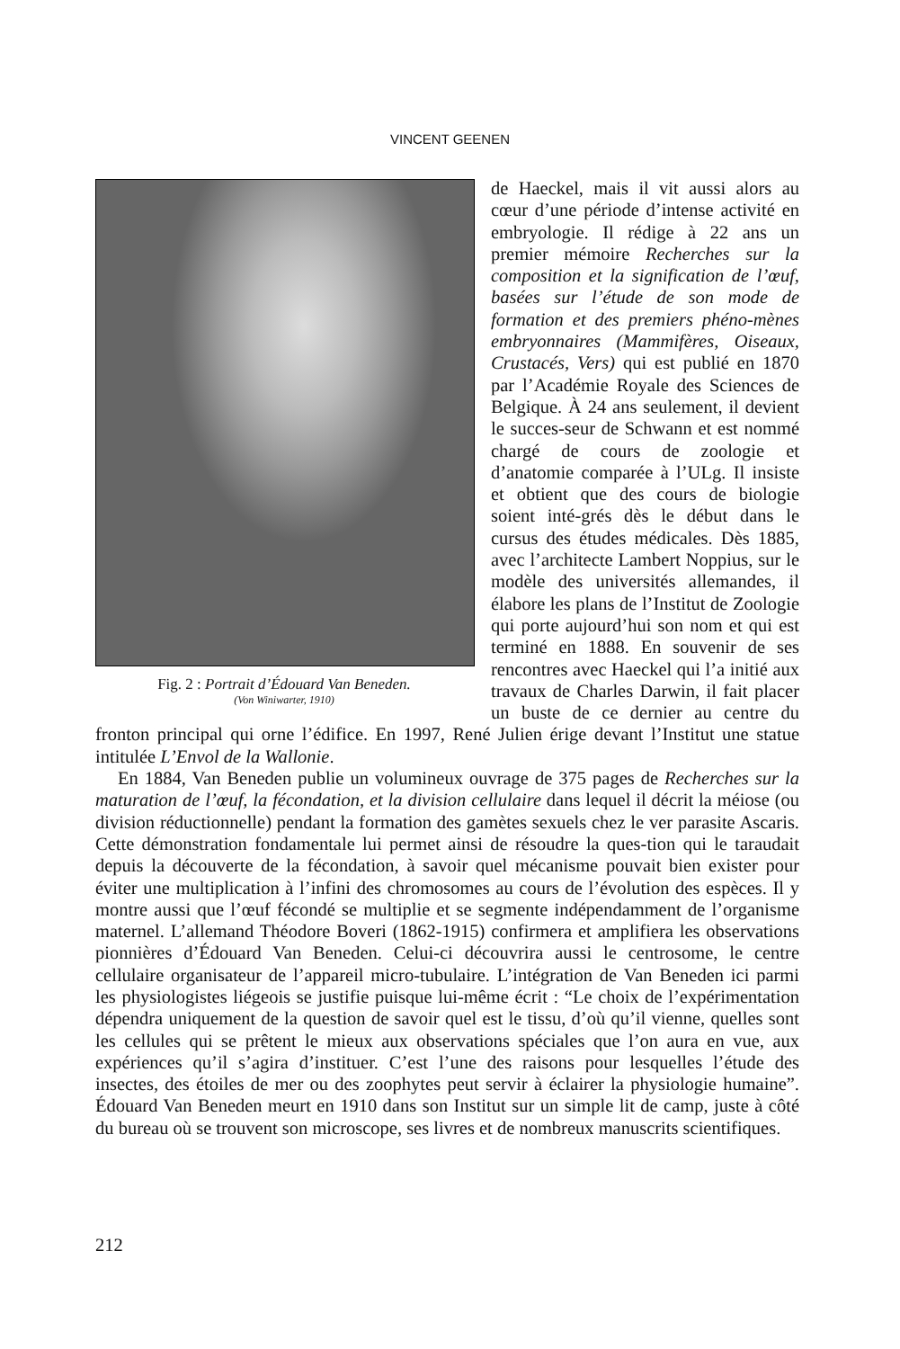VINCENT GEENEN
Fig. 2 : Portrait d’Édouard Van Beneden.
(Von Winiwarter, 1910)
de Haeckel, mais il vit aussi alors au cœur d’une période d’intense activité en embryologie. Il rédige à 22 ans un premier mémoire Recherches sur la composition et la signification de l’œuf, basées sur l’étude de son mode de formation et des premiers phéno-mènes embryonnaires (Mammifères, Oiseaux, Crustacés, Vers) qui est publié en 1870 par l’Académie Royale des Sciences de Belgique. À 24 ans seulement, il devient le succes-seur de Schwann et est nommé chargé de cours de zoologie et d’anatomie comparée à l’ULg. Il insiste et obtient que des cours de biologie soient inté-grés dès le début dans le cursus des études médicales. Dès 1885, avec l’architecte Lambert Noppius, sur le modèle des universités allemandes, il élabore les plans de l’Institut de Zoologie qui porte aujourd’hui son nom et qui est terminé en 1888. En souvenir de ses rencontres avec Haeckel qui l’a initié aux travaux de Charles Darwin, il fait placer un buste de ce dernier au centre du fronton principal qui orne l’édifice. En 1997, René Julien érige devant l’Institut une statue intitulée L’Envol de la Wallonie.
En 1884, Van Beneden publie un volumineux ouvrage de 375 pages de Recherches sur la maturation de l’œuf, la fécondation, et la division cellulaire dans lequel il décrit la méiose (ou division réductionnelle) pendant la formation des gamètes sexuels chez le ver parasite Ascaris. Cette démonstration fondamentale lui permet ainsi de résoudre la ques-tion qui le taraudait depuis la découverte de la fécondation, à savoir quel mécanisme pouvait bien exister pour éviter une multiplication à l’infini des chromosomes au cours de l’évolution des espèces. Il y montre aussi que l’œuf fécondé se multiplie et se segmente indépendamment de l’organisme maternel. L’allemand Théodore Boveri (1862-1915) confirmera et amplifiera les observations pionnières d’Édouard Van Beneden. Celui-ci découvrira aussi le centrosome, le centre cellulaire organisateur de l’appareil micro-tubulaire. L’intégration de Van Beneden ici parmi les physiologistes liégeois se justifie puisque lui-même écrit : “Le choix de l’expérimentation dépendra uniquement de la question de savoir quel est le tissu, d’où qu’il vienne, quelles sont les cellules qui se prêtent le mieux aux observations spéciales que l’on aura en vue, aux expériences qu’il s’agira d’instituer. C’est l’une des raisons pour lesquelles l’étude des insectes, des étoiles de mer ou des zoophytes peut servir à éclairer la physiologie humaine”. Édouard Van Beneden meurt en 1910 dans son Institut sur un simple lit de camp, juste à côté du bureau où se trouvent son microscope, ses livres et de nombreux manuscrits scientifiques.
212